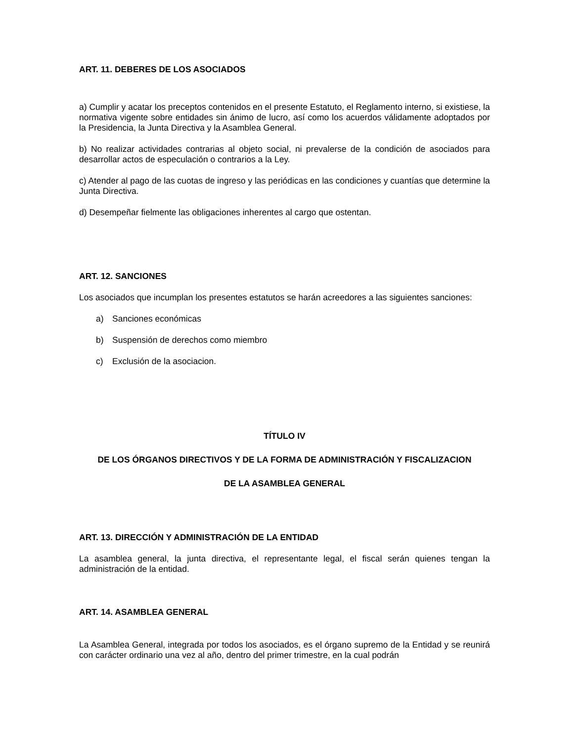ART. 11. DEBERES DE LOS ASOCIADOS
a) Cumplir y acatar los preceptos contenidos en el presente Estatuto, el Reglamento interno, si existiese, la normativa vigente sobre entidades sin ánimo de lucro, así como los acuerdos válidamente adoptados por la Presidencia, la Junta Directiva y la Asamblea General.
b) No realizar actividades contrarias al objeto social, ni prevalerse de la condición de asociados para desarrollar actos de especulación o contrarios a la Ley.
c) Atender al pago de las cuotas de ingreso y las periódicas en las condiciones y cuantías que determine la Junta Directiva.
d) Desempeñar fielmente las obligaciones inherentes al cargo que ostentan.
ART. 12. SANCIONES
Los asociados que incumplan los presentes estatutos se harán acreedores a las siguientes sanciones:
a) Sanciones económicas
b) Suspensión de derechos como miembro
c) Exclusión de la asociacion.
TÍTULO IV
DE LOS ÓRGANOS DIRECTIVOS Y DE LA FORMA DE ADMINISTRACIÓN Y FISCALIZACION
DE LA ASAMBLEA GENERAL
ART. 13. DIRECCIÓN Y ADMINISTRACIÓN DE LA ENTIDAD
La asamblea general, la junta directiva, el representante legal, el fiscal serán quienes tengan la administración de la entidad.
ART. 14. ASAMBLEA GENERAL
La Asamblea General, integrada por todos los asociados, es el órgano supremo de la Entidad y se reunirá con carácter ordinario una vez al año, dentro del primer trimestre, en la cual podrán